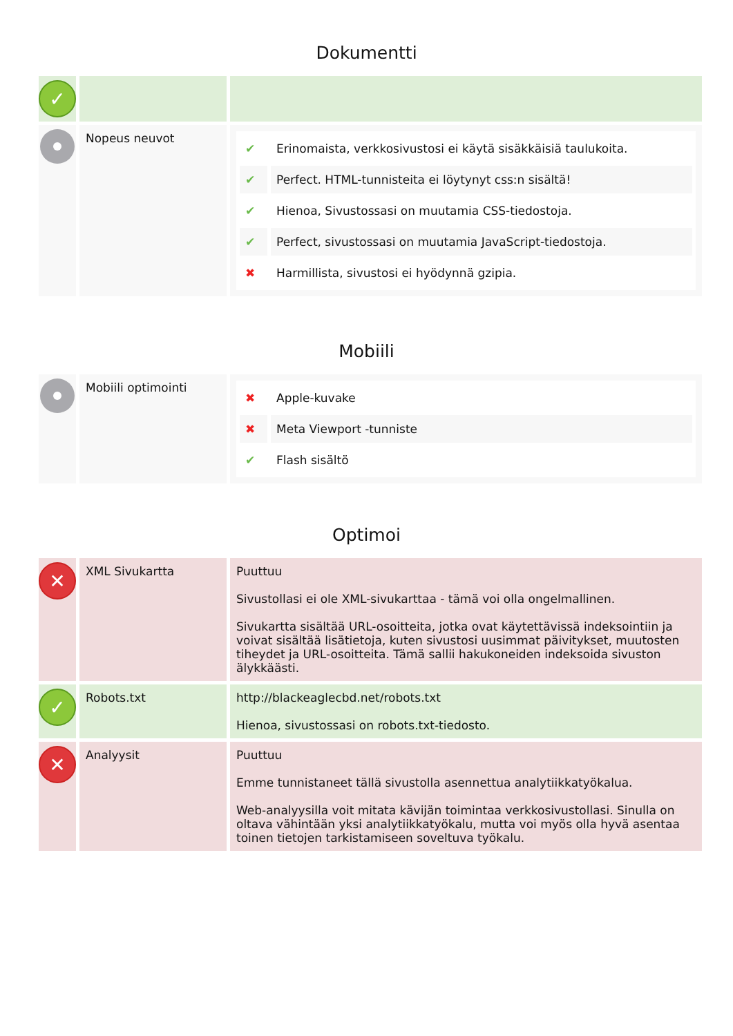Dokumentti
| ✓ | | |
| | Nopeus neuvot | / ✔ / Erinomaista, verkkosivustosi ei käytä sisäkkäisiä taulukoita. / / ✔ / Perfect. HTML-tunnisteita ei löytynyt css:n sisältä! / / ✔ / Hienoa, Sivustossasi on muutamia CSS-tiedostoja. / / ✔ / Perfect, sivustossasi on muutamia JavaScript-tiedostoja. / / ✖ / Harmillista, sivustosi ei hyödynnä gzipia. / |
Mobiili
| | Mobiili optimointi | / ✖ / Apple-kuvake / / ✖ / Meta Viewport -tunniste / / ✔ / Flash sisältö / |
Optimoi
| ✕ | XML Sivukartta | Puuttuu Sivustollasi ei ole XML-sivukarttaa - tämä voi olla ongelmallinen. Sivukartta sisältää URL-osoitteita, jotka ovat käytettävissä indeksointiin ja voivat sisältää lisätietoja, kuten sivustosi uusimmat päivitykset, muutosten tiheydet ja URL-osoitteita. Tämä sallii hakukoneiden indeksoida sivuston älykkäästi. |
| ✓ | Robots.txt | http://blackeaglecbd.net/robots.txt Hienoa, sivustossasi on robots.txt-tiedosto. |
| ✕ | Analyysit | Puuttuu Emme tunnistaneet tällä sivustolla asennettua analytiikkatyökalua. Web-analyysilla voit mitata kävijän toimintaa verkkosivustollasi. Sinulla on oltava vähintään yksi analytiikkatyökalu, mutta voi myös olla hyvä asentaa toinen tietojen tarkistamiseen soveltuva työkalu. |